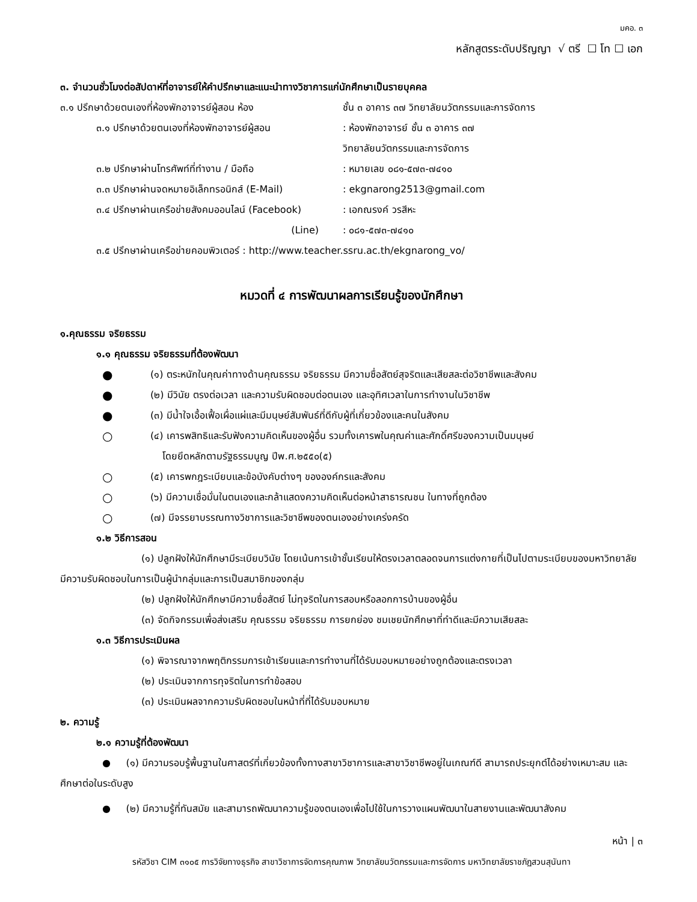มคอ. ๓
หลักสูตรระดับปริญญา √ ตรี ☐ โท ☐ เอก
๓. จำนวนชั่วโมงต่อสัปดาห์ที่อาจารย์ให้คำปรึกษาและแนะนำทางวิชาการแก่นักศึกษาเป็นรายบุคคล
๓.๑ ปรึกษาด้วยตนเองที่ห้องพักอาจารย์ผู้สอน ห้อง ชั้น ๓ อาคาร ๓๗ วิทยาลัยนวัตกรรมและการจัดการ
๓.๑ ปรึกษาด้วยตนเองที่ห้องพักอาจารย์ผู้สอน: ห้องพักอาจารย์ ชั้น ๓ อาคาร ๓๗
วิทยาลัยนวัตกรรมและการจัดการ
๓.๒ ปรึกษาผ่านโทรศัพท์ที่ทำงาน / มือถือ: หมายเลข ๐๘๑-๕๗๓-๗๔๑๐
๓.๓ ปรึกษาผ่านจดหมายอิเล็กทรอนิกส์ (E-Mail): ekgnarong2513@gmail.com
๓.๔ ปรึกษาผ่านเครือข่ายสังคมออนไลน์ (Facebook): เอกณรงค์ วรสีหะ
(Line): ๐๘๑-๕๗๓-๗๔๑๐
๓.๕ ปรึกษาผ่านเครือข่ายคอมพิวเตอร์ : http://www.teacher.ssru.ac.th/ekgnarong_vo/
หมวดที่ ๔ การพัฒนาผลการเรียนรู้ของนักศึกษา
๑.คุณธรรม จริยธรรม
๑.๑ คุณธรรม จริยธรรมที่ต้องพัฒนา
● (๑) ตระหนักในคุณค่าทางด้านคุณธรรม จริยธรรม มีความซื่อสัตย์สุจริตและเสียสละต่อวิชาชีพและสังคม
● (๒) มีวินัย ตรงต่อเวลา และความรับผิดชอบต่อตนเอง และอุทิศเวลาในการทำงานในวิชาชีพ
● (๓) มีน้ำใจเอื้อเฟื้อเผื่อแผ่และมีมนุษย์สัมพันธ์ที่ดีกับผู้ที่เกี่ยวข้องและคนในสังคม
○ (๔) เคารพสิทธิและรับฟังความคิดเห็นของผู้อื่น รวมทั้งเคารพในคุณค่าและศักดิ์ศรีของความเป็นมนุษย์
โดยยึดหลักตามรัฐธรรมนูญ ปีพ.ศ.๒๕๕๐(๕)
○ (๕) เคารพกฎระเบียบและข้อบังคับต่างๆ ขององค์กรและสังคม
○ (๖) มีความเชื่อมั่นในตนเองและกล้าแสดงความคิดเห็นต่อหน้าสาธารณชน ในทางที่ถูกต้อง
○ (๗) มีจรรยาบรรณทางวิชาการและวิชาชีพของตนเองอย่างเคร่งครัด
๑.๒ วิธีการสอน
(๑) ปลูกฝังให้นักศึกษามีระเบียบวินัย โดยเน้นการเข้าชั้นเรียนให้ตรงเวลาตลอดจนการแต่งกายที่เป็นไปตามระเบียบของมหาวิทยาลัย มีความรับผิดชอบในการเป็นผู้นำกลุ่มและการเป็นสมาชิกของกลุ่ม
(๒) ปลูกฝังให้นักศึกษามีความซื่อสัตย์ ไม่ทุจริตในการสอบหรือลอกการบ้านของผู้อื่น
(๓) จัดกิจกรรมเพื่อส่งเสริม คุณธรรม จริยธรรม การยกย่อง ชมเชยนักศึกษาที่ทำดีและมีความเสียสละ
๑.๓ วิธีการประเมินผล
(๑) พิจารณาจากพฤติกรรมการเข้าเรียนและการทำงานที่ได้รับมอบหมายอย่างถูกต้องและตรงเวลา
(๒) ประเมินจากการทุจริตในการทำข้อสอบ
(๓) ประเมินผลจากความรับผิดชอบในหน้าที่ที่ได้รับมอบหมาย
๒. ความรู้
๒.๑ ความรู้ที่ต้องพัฒนา
● (๑) มีความรอบรู้พื้นฐานในศาสตร์ที่เกี่ยวข้องทั้งทางสาขาวิชาการและสาขาวิชาชีพอยู่ในเกณฑ์ดี สามารถประยุกต์ได้อย่างเหมาะสม และศึกษาต่อในระดับสูง
● (๒) มีความรู้ที่ทันสมัย และสามารถพัฒนาความรู้ของตนเองเพื่อไปใช้ในการวางแผนพัฒนาในสายงานและพัฒนาสังคม
หน้า | ๓
รหัสวิชา CIM ๓๑๐๕ การวิจัยทางธุรกิจ สาขาวิชาการจัดการคุณภาพ วิทยาลัยนวัตกรรมและการจัดการ มหาวิทยาลัยราชภัฏสวนสุนันทา